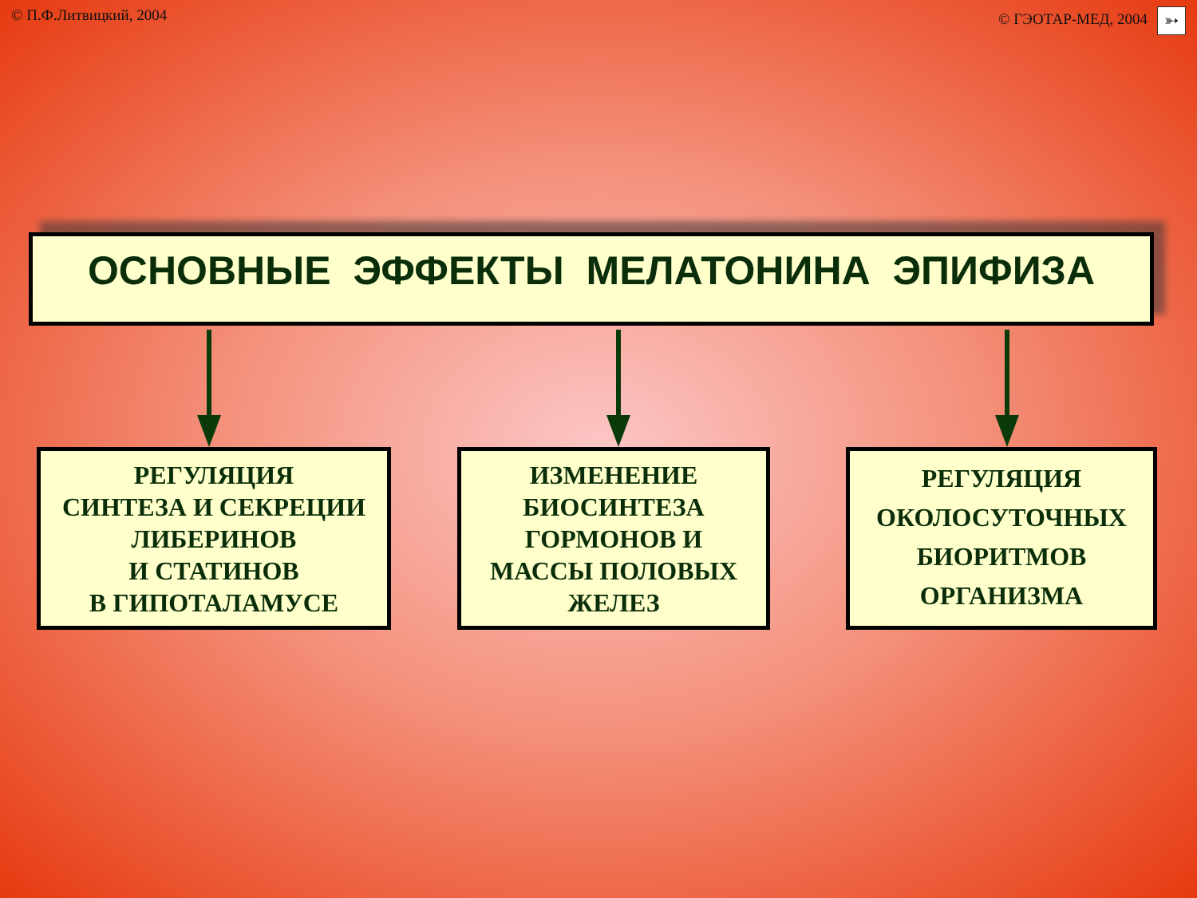© П.Ф.Литвицкий, 2004 © ГЭОТАР-МЕД, 2004 ➳
ОСНОВНЫЕ ЭФФЕКТЫ МЕЛАТОНИНА ЭПИФИЗА
РЕГУЛЯЦИЯ
СИНТЕЗА И СЕКРЕЦИИ
ЛИБЕРИНОВ
И СТАТИНОВ
В ГИПОТАЛАМУСЕ
ИЗМЕНЕНИЕ
БИОСИНТЕЗА
ГОРМОНОВ И
МАССЫ ПОЛОВЫХ
ЖЕЛЕЗ
РЕГУЛЯЦИЯ
ОКОЛОСУТОЧНЫХ
БИОРИТМОВ
ОРГАНИЗМА